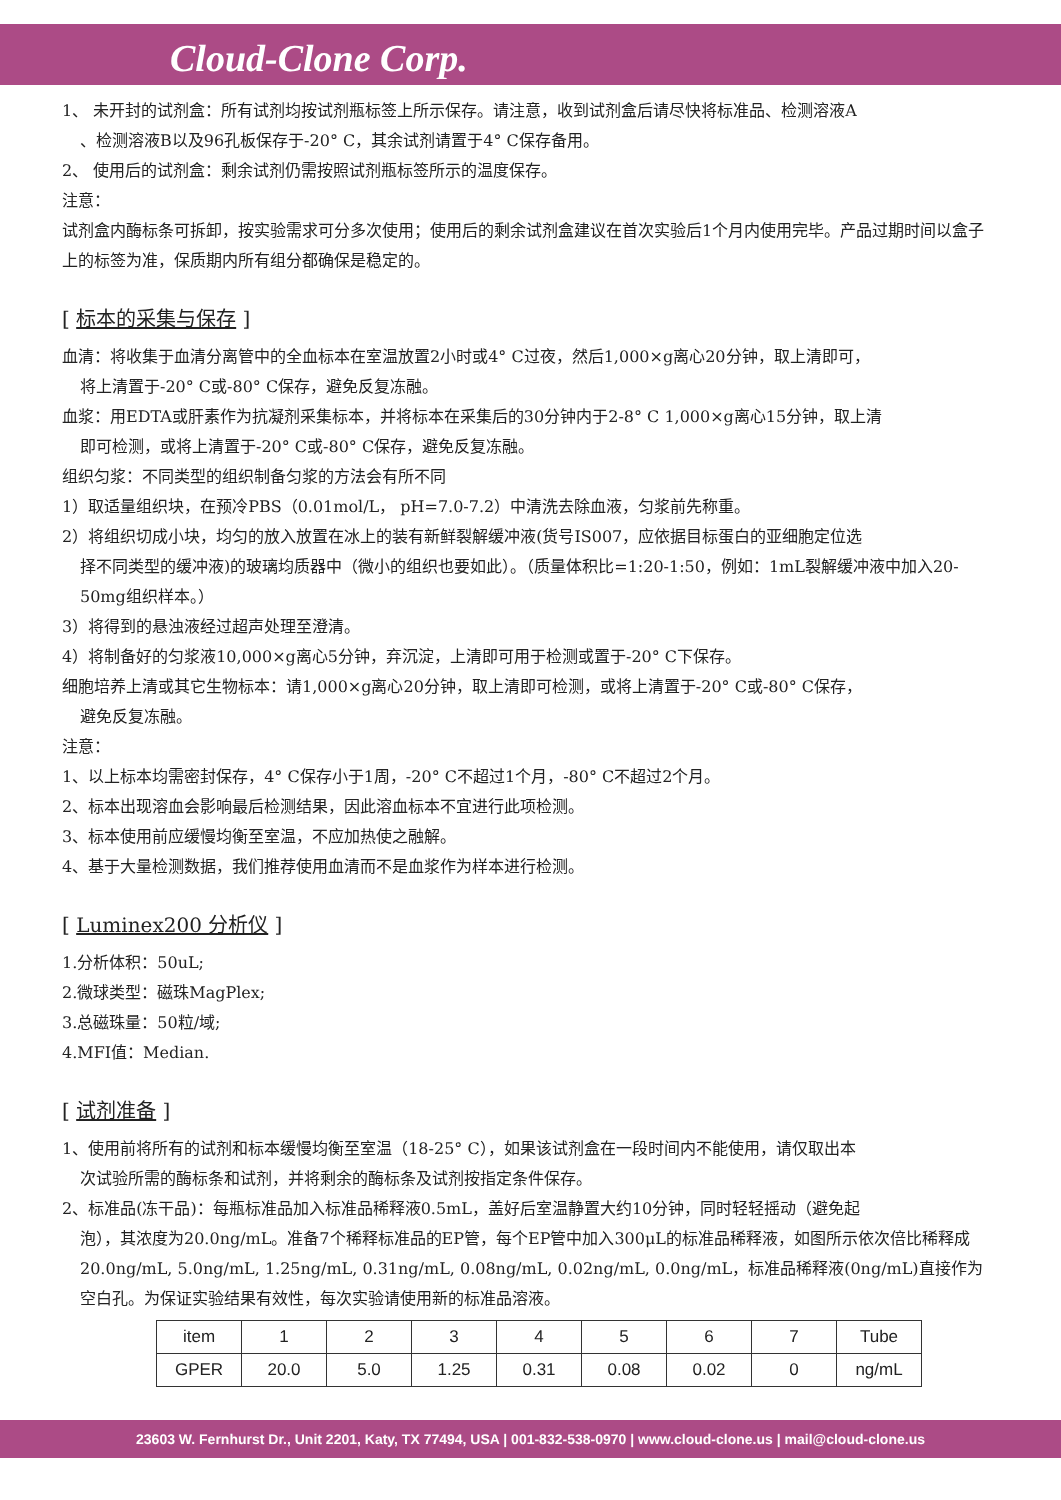Cloud-Clone Corp.
1、 未开封的试剂盒：所有试剂均按试剂瓶标签上所示保存。请注意，收到试剂盒后请尽快将标准品、检测溶液A
、检测溶液B以及96孔板保存于-20° C，其余试剂请置于4° C保存备用。
2、 使用后的试剂盒：剩余试剂仍需按照试剂瓶标签所示的温度保存。
注意：
试剂盒内酶标条可拆卸，按实验需求可分多次使用；使用后的剩余试剂盒建议在首次实验后1个月内使用完毕。产品过期时间以盒子上的标签为准，保质期内所有组分都确保是稳定的。
[ 标本的采集与保存 ]
血清：将收集于血清分离管中的全血标本在室温放置2小时或4° C过夜，然后1,000×g离心20分钟，取上清即可，
将上清置于-20° C或-80° C保存，避免反复冻融。
血浆：用EDTA或肝素作为抗凝剂采集标本，并将标本在采集后的30分钟内于2-8° C 1,000×g离心15分钟，取上清
即可检测，或将上清置于-20° C或-80° C保存，避免反复冻融。
组织匀浆：不同类型的组织制备匀浆的方法会有所不同
1）取适量组织块，在预冷PBS（0.01mol/L， pH=7.0-7.2）中清洗去除血液，匀浆前先称重。
2）将组织切成小块，均匀的放入放置在冰上的装有新鲜裂解缓冲液(货号IS007，应依据目标蛋白的亚细胞定位选
择不同类型的缓冲液)的玻璃均质器中（微小的组织也要如此）。（质量体积比=1:20-1:50，例如：1mL裂解缓冲液中加入20-50mg组织样本。）
3）将得到的悬浊液经过超声处理至澄清。
4）将制备好的匀浆液10,000×g离心5分钟，弃沉淀，上清即可用于检测或置于-20° C下保存。
细胞培养上清或其它生物标本：请1,000×g离心20分钟，取上清即可检测，或将上清置于-20° C或-80° C保存，
避免反复冻融。
注意：
1、以上标本均需密封保存，4° C保存小于1周，-20° C不超过1个月，-80° C不超过2个月。
2、标本出现溶血会影响最后检测结果，因此溶血标本不宜进行此项检测。
3、标本使用前应缓慢均衡至室温，不应加热使之融解。
4、基于大量检测数据，我们推荐使用血清而不是血浆作为样本进行检测。
[ Luminex200 分析仪 ]
1.分析体积：50uL;
2.微球类型：磁珠MagPlex;
3.总磁珠量：50粒/域;
4.MFI值：Median.
[ 试剂准备 ]
1、使用前将所有的试剂和标本缓慢均衡至室温（18-25° C），如果该试剂盒在一段时间内不能使用，请仅取出本
次试验所需的酶标条和试剂，并将剩余的酶标条及试剂按指定条件保存。
2、标准品(冻干品)：每瓶标准品加入标准品稀释液0.5mL，盖好后室温静置大约10分钟，同时轻轻摇动（避免起
泡），其浓度为20.0ng/mL。准备7个稀释标准品的EP管，每个EP管中加入300μL的标准品稀释液，如图所示依次倍比稀释成20.0ng/mL, 5.0ng/mL, 1.25ng/mL, 0.31ng/mL, 0.08ng/mL, 0.02ng/mL, 0.0ng/mL，标准品稀释液(0ng/mL)直接作为空白孔。为保证实验结果有效性，每次实验请使用新的标准品溶液。
| item | 1 | 2 | 3 | 4 | 5 | 6 | 7 | Tube |
| GPER | 20.0 | 5.0 | 1.25 | 0.31 | 0.08 | 0.02 | 0 | ng/mL |
23603 W. Fernhurst Dr., Unit 2201, Katy, TX 77494, USA | 001-832-538-0970 | www.cloud-clone.us | mail@cloud-clone.us